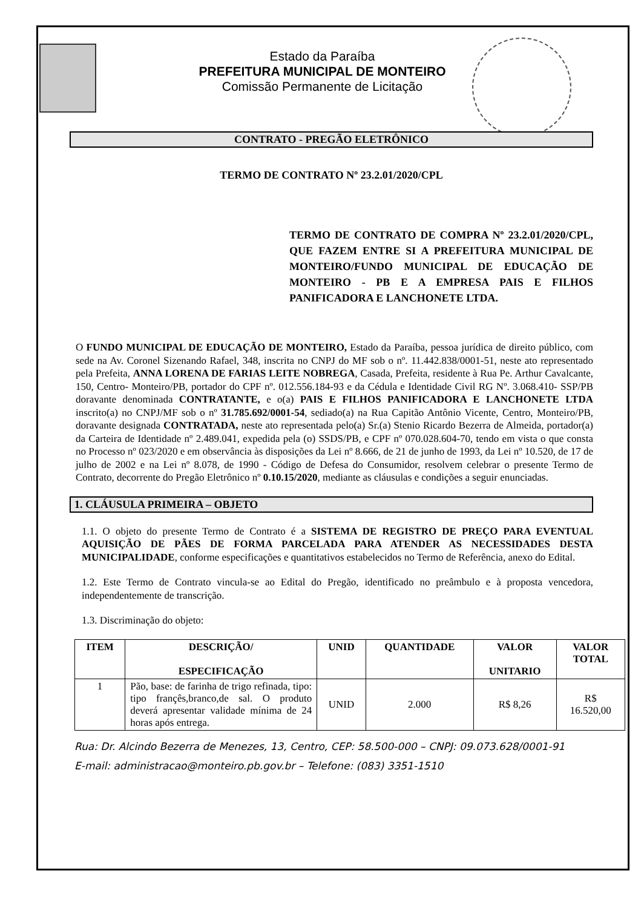Estado da Paraíba
PREFEITURA MUNICIPAL DE MONTEIRO
Comissão Permanente de Licitação
CONTRATO - PREGÃO ELETRÔNICO
TERMO DE CONTRATO Nº 23.2.01/2020/CPL
TERMO DE CONTRATO DE COMPRA Nº 23.2.01/2020/CPL, QUE FAZEM ENTRE SI A PREFEITURA MUNICIPAL DE MONTEIRO/FUNDO MUNICIPAL DE EDUCAÇÃO DE MONTEIRO - PB E A EMPRESA PAIS E FILHOS PANIFICADORA E LANCHONETE LTDA.
O FUNDO MUNICIPAL DE EDUCAÇÃO DE MONTEIRO, Estado da Paraíba, pessoa jurídica de direito público, com sede na Av. Coronel Sizenando Rafael, 348, inscrita no CNPJ do MF sob o nº. 11.442.838/0001-51, neste ato representado pela Prefeita, ANNA LORENA DE FARIAS LEITE NOBREGA, Casada, Prefeita, residente à Rua Pe. Arthur Cavalcante, 150, Centro- Monteiro/PB, portador do CPF nº. 012.556.184-93 e da Cédula e Identidade Civil RG Nº. 3.068.410- SSP/PB doravante denominada CONTRATANTE, e o(a) PAIS E FILHOS PANIFICADORA E LANCHONETE LTDA inscrito(a) no CNPJ/MF sob o nº 31.785.692/0001-54, sediado(a) na Rua Capitão Antônio Vicente, Centro, Monteiro/PB, doravante designada CONTRATADA, neste ato representada pelo(a) Sr.(a) Stenio Ricardo Bezerra de Almeida, portador(a) da Carteira de Identidade nº 2.489.041, expedida pela (o) SSDS/PB, e CPF nº 070.028.604-70, tendo em vista o que consta no Processo nº 023/2020 e em observância às disposições da Lei nº 8.666, de 21 de junho de 1993, da Lei nº 10.520, de 17 de julho de 2002 e na Lei nº 8.078, de 1990 - Código de Defesa do Consumidor, resolvem celebrar o presente Termo de Contrato, decorrente do Pregão Eletrônico nº 0.10.15/2020, mediante as cláusulas e condições a seguir enunciadas.
1. CLÁUSULA PRIMEIRA – OBJETO
1.1. O objeto do presente Termo de Contrato é a SISTEMA DE REGISTRO DE PREÇO PARA EVENTUAL AQUISIÇÃO DE PÃES DE FORMA PARCELADA PARA ATENDER AS NECESSIDADES DESTA MUNICIPALIDADE, conforme especificações e quantitativos estabelecidos no Termo de Referência, anexo do Edital.
1.2. Este Termo de Contrato vincula-se ao Edital do Pregão, identificado no preâmbulo e à proposta vencedora, independentemente de transcrição.
1.3. Discriminação do objeto:
| ITEM | DESCRIÇÃO/ ESPECIFICAÇÃO | UNID | QUANTIDADE | VALOR UNITARIO | VALOR TOTAL |
| --- | --- | --- | --- | --- | --- |
| 1 | Pão, base: de farinha de trigo refinada, tipo: tipo françês,branco,de sal. O produto deverá apresentar validade mínima de 24 horas após entrega. | UNID | 2.000 | R$ 8,26 | R$ 16.520,00 |
Rua: Dr. Alcindo Bezerra de Menezes, 13, Centro, CEP: 58.500-000 – CNPJ: 09.073.628/0001-91
E-mail: administracao@monteiro.pb.gov.br – Telefone: (083) 3351-1510